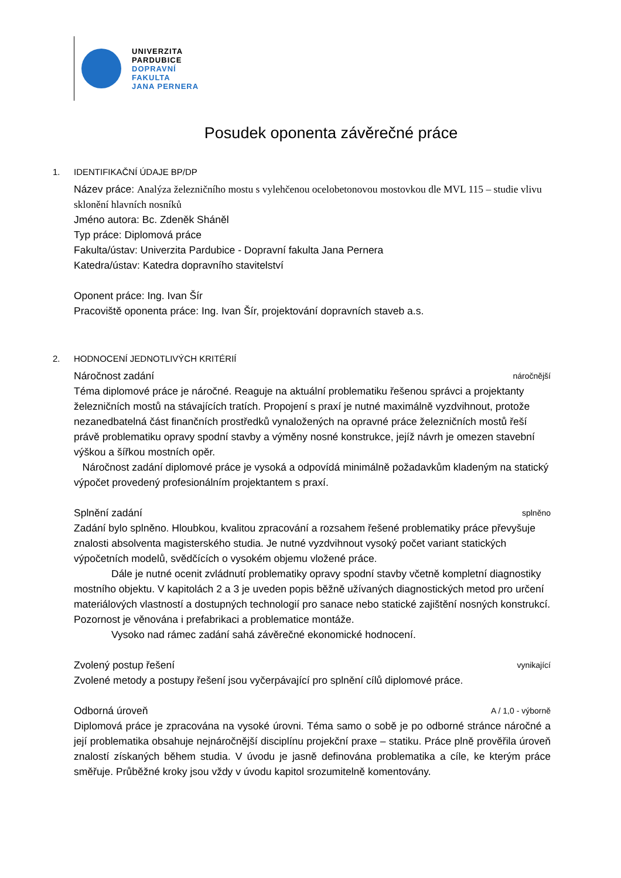UNIVERZITA
PARDUBICE
DOPRAVNÍ
FAKULTA
JANA PERNERA
Posudek oponenta závěrečné práce
1. IDENTIFIKAČNÍ ÚDAJE BP/DP
Název práce: Analýza železničního mostu s vylehčenou ocelobetonovou mostovkou dle MVL 115 – studie vlivu sklonění hlavních nosníků
Jméno autora: Bc. Zdeněk Sháněl
Typ práce: Diplomová práce
Fakulta/ústav: Univerzita Pardubice - Dopravní fakulta Jana Pernera
Katedra/ústav: Katedra dopravního stavitelství
Oponent práce: Ing. Ivan Šír
Pracoviště oponenta práce: Ing. Ivan Šír, projektování dopravních staveb a.s.
2. HODNOCENÍ JEDNOTLIVÝCH KRITÉRIÍ
Náročnost zadání náročnější
Téma diplomové práce je náročné. Reaguje na aktuální problematiku řešenou správci a projektanty železničních mostů na stávajících tratích. Propojení s praxí je nutné maximálně vyzdvihnout, protože nezanedbatelná část finančních prostředků vynaložených na opravné práce železničních mostů řeší právě problematiku opravy spodní stavby a výměny nosné konstrukce, jejíž návrh je omezen stavební výškou a šířkou mostních opěr.
Náročnost zadání diplomové práce je vysoká a odpovídá minimálně požadavkům kladeným na statický výpočet provedený profesionálním projektantem s praxí.
Splnění zadání splněno
Zadání bylo splněno. Hloubkou, kvalitou zpracování a rozsahem řešené problematiky práce převyšuje znalosti absolventa magisterského studia. Je nutné vyzdvihnout vysoký počet variant statických výpočetních modelů, svědčících o vysokém objemu vložené práce.
Dále je nutné ocenit zvládnutí problematiky opravy spodní stavby včetně kompletní diagnostiky mostního objektu. V kapitolách 2 a 3 je uveden popis běžně užívaných diagnostických metod pro určení materiálových vlastností a dostupných technologií pro sanace nebo statické zajištění nosných konstrukcí. Pozornost je věnována i prefabrikaci a problematice montáže.
Vysoko nad rámec zadání sahá závěrečné ekonomické hodnocení.
Zvolený postup řešení vynikající
Zvolené metody a postupy řešení jsou vyčerpávající pro splnění cílů diplomové práce.
Odborná úroveň A / 1,0 - výborně
Diplomová práce je zpracována na vysoké úrovni. Téma samo o sobě je po odborné stránce náročné a její problematika obsahuje nejnáročnější disciplínu projekční praxe – statiku. Práce plně prověřila úroveň znalostí získaných během studia. V úvodu je jasně definována problematika a cíle, ke kterým práce směřuje. Průběžné kroky jsou vždy v úvodu kapitol srozumitelně komentovány.